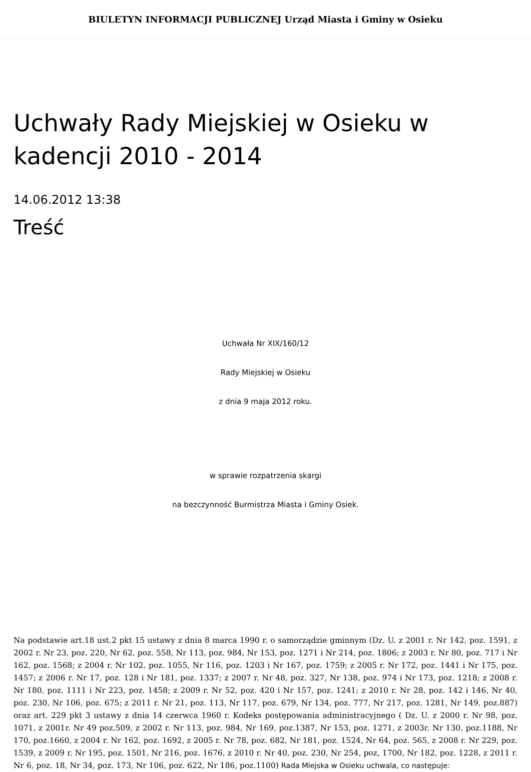BIULETYN INFORMACJI PUBLICZNEJ Urząd Miasta i Gminy w Osieku
Uchwały Rady Miejskiej w Osieku w kadencji 2010 - 2014
14.06.2012 13:38
Treść
Uchwała Nr XIX/160/12
Rady Miejskiej w Osieku
z dnia 9 maja 2012 roku.
w sprawie rozpatrzenia skargi
na bezczynność Burmistrza Miasta i Gminy Osiek.
Na podstawie art.18 ust.2 pkt 15 ustawy z dnia 8 marca 1990 r. o samorządzie gminnym (Dz. U. z 2001 r. Nr 142, poz. 1591, z 2002 r. Nr 23, poz. 220, Nr 62, poz. 558, Nr 113, poz. 984, Nr 153, poz. 1271 i Nr 214, poz. 1806; z 2003 r. Nr 80, poz. 717 i Nr 162, poz. 1568; z 2004 r. Nr 102, poz. 1055, Nr 116, poz. 1203 i Nr 167, poz. 1759; z 2005 r. Nr 172, poz. 1441 i Nr 175, poz. 1457; z 2006 r. Nr 17, poz. 128 i Nr 181, poz. 1337; z 2007 r. Nr 48, poz. 327, Nr 138, poz. 974 i Nr 173, poz. 1218; z 2008 r. Nr 180, poz. 1111 i Nr 223, poz. 1458; z 2009 r. Nr 52, poz. 420 i Nr 157, poz. 1241; z 2010 r. Nr 28, poz. 142 i 146, Nr 40, poz. 230, Nr 106, poz. 675; z 2011 r. Nr 21, poz. 113, Nr 117, poz. 679, Nr 134, poz. 777, Nr 217, poz. 1281, Nr 149, poz.887) oraz art. 229 pkt 3 ustawy z dnia 14 czerwca 1960 r. Kodeks postępowania administracyjnego ( Dz. U. z 2000 r. Nr 98, poz. 1071, z 2001r. Nr 49 poz.509, z 2002 r. Nr 113, poz. 984, Nr 169, poz.1387, Nr 153, poz. 1271, z 2003r. Nr 130, poz.1188, Nr 170, poz.1660, z 2004 r. Nr 162, poz. 1692, z 2005 r. Nr 78, poz. 682, Nr 181, poz. 1524, Nr 64, poz. 565, z 2008 r. Nr 229, poz. 1539, z 2009 r. Nr 195, poz. 1501, Nr 216, poz. 1676, z 2010 r. Nr 40, poz. 230, Nr 254, poz, 1700, Nr 182, poz. 1228, z 2011 r. Nr 6, poz. 18, Nr 34, poz. 173, Nr 106, poz. 622, Nr 186, poz.1100) Rada Miejska w Osieku uchwala, co następuje: